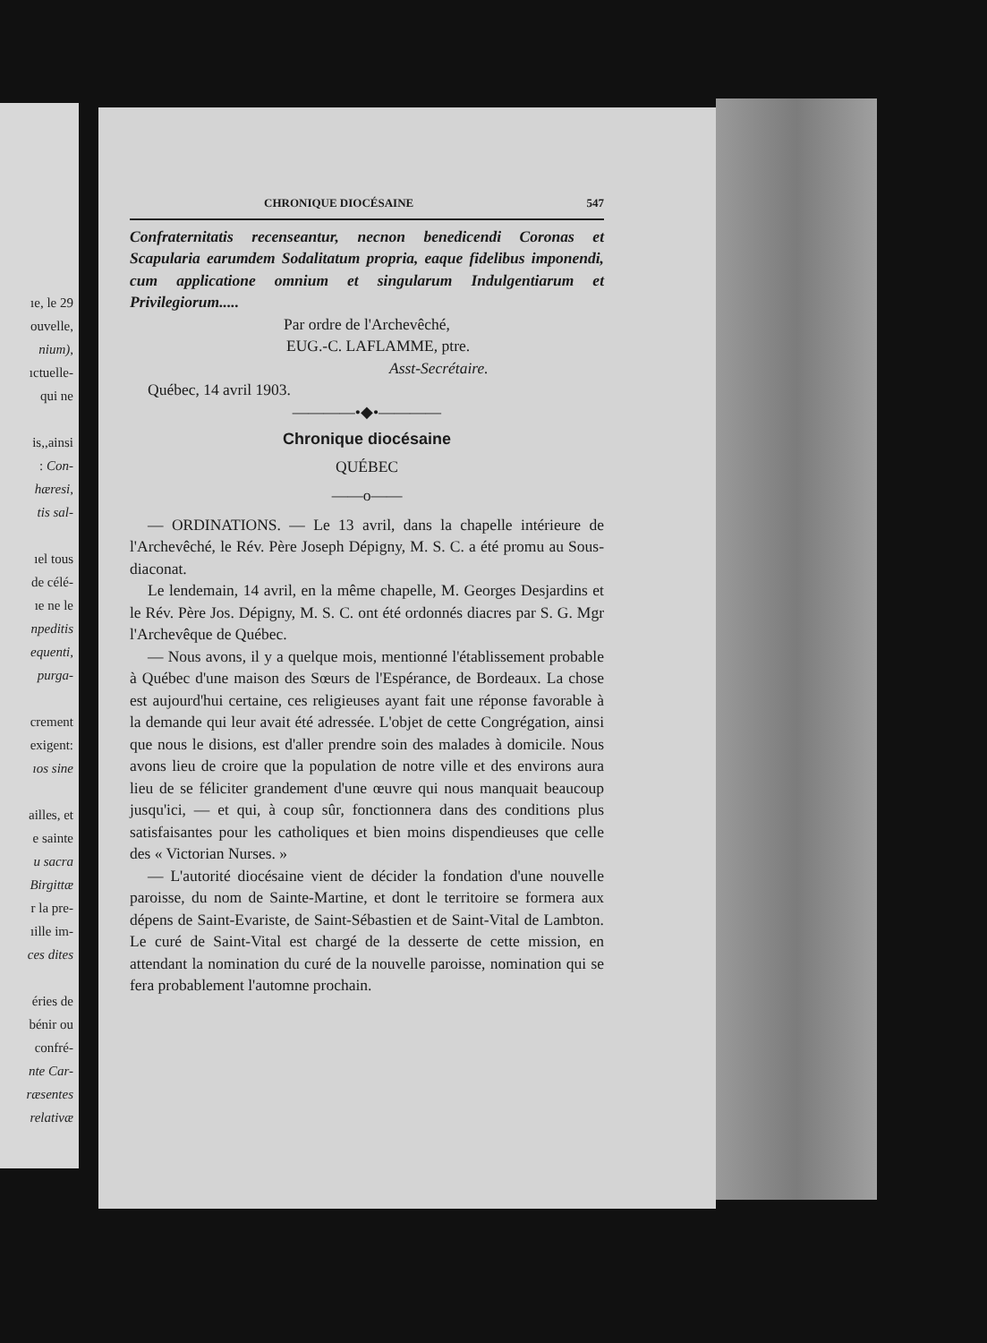ıe, le 29
ouvelle,
nium),
ıctuelle-
qui ne
is,,ainsi
: Con-
hæresi,
tis sal-
ıel tous
de célé-
ıe ne le
npeditis
equenti,
purga-
crement
exigent:
ıos sine
ailles, et
e sainte
u sacra
Birgittæ
r la pre-
ıille im-
ces dites
éries de
bénir ou
confré-
nte Car-
ræsentes
relativæ
CHRONIQUE DIOCÉSAINE 547
Confraternitatis recenseantur, necnon benedicendi Coronas et Scapularia earumdem Sodalitatum propria, eaque fidelibus imponendi, cum applicatione omnium et singularum Indulgentiarum et Privilegiorum.....
Par ordre de l'Archevêché,
EUG.-C. LAFLAMME, ptre.
Asst-Secrétaire.
Québec, 14 avril 1903.
————•◆•————
Chronique diocésaine
QUÉBEC
——o——
— ORDINATIONS. — Le 13 avril, dans la chapelle intérieure de l'Archevêché, le Rév. Père Joseph Dépigny, M. S. C. a été promu au Sous-diaconat.
Le lendemain, 14 avril, en la même chapelle, M. Georges Desjardins et le Rév. Père Jos. Dépigny, M. S. C. ont été ordonnés diacres par S. G. Mgr l'Archevêque de Québec.
— Nous avons, il y a quelque mois, mentionné l'établissement probable à Québec d'une maison des Sœurs de l'Espérance, de Bordeaux. La chose est aujourd'hui certaine, ces religieuses ayant fait une réponse favorable à la demande qui leur avait été adressée. L'objet de cette Congrégation, ainsi que nous le disions, est d'aller prendre soin des malades à domicile. Nous avons lieu de croire que la population de notre ville et des environs aura lieu de se féliciter grandement d'une œuvre qui nous manquait beaucoup jusqu'ici, — et qui, à coup sûr, fonctionnera dans des conditions plus satisfaisantes pour les catholiques et bien moins dispendieuses que celle des « Victorian Nurses. »
— L'autorité diocésaine vient de décider la fondation d'une nouvelle paroisse, du nom de Sainte-Martine, et dont le territoire se formera aux dépens de Saint-Evariste, de Saint-Sébastien et de Saint-Vital de Lambton. Le curé de Saint-Vital est chargé de la desserte de cette mission, en attendant la nomination du curé de la nouvelle paroisse, nomination qui se fera probablement l'automne prochain.